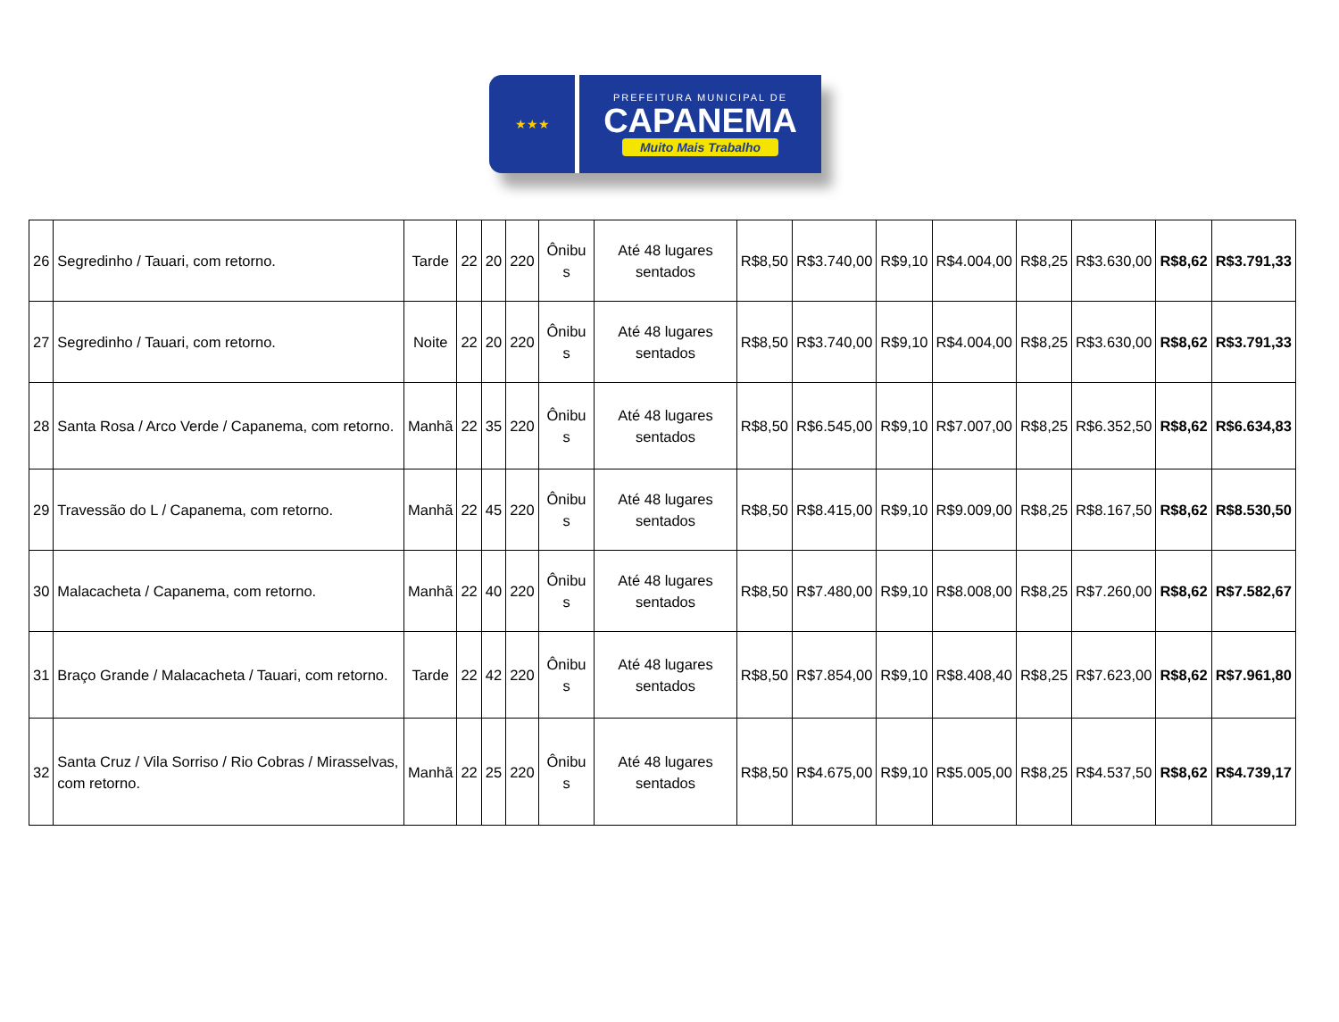★★★
PREFEITURA MUNICIPAL DE
CAPANEMA
Muito Mais Trabalho
| 26 | Segredinho / Tauari, com retorno. | Tarde | 22 | 20 | 220 | Ônibu s | Até 48 lugares sentados | R$8,50 | R$3.740,00 | R$9,10 | R$4.004,00 | R$8,25 | R$3.630,00 | R$8,62 | R$3.791,33 |
| 27 | Segredinho / Tauari, com retorno. | Noite | 22 | 20 | 220 | Ônibu s | Até 48 lugares sentados | R$8,50 | R$3.740,00 | R$9,10 | R$4.004,00 | R$8,25 | R$3.630,00 | R$8,62 | R$3.791,33 |
| 28 | Santa Rosa / Arco Verde / Capanema, com retorno. | Manhã | 22 | 35 | 220 | Ônibu s | Até 48 lugares sentados | R$8,50 | R$6.545,00 | R$9,10 | R$7.007,00 | R$8,25 | R$6.352,50 | R$8,62 | R$6.634,83 |
| 29 | Travessão do L / Capanema, com retorno. | Manhã | 22 | 45 | 220 | Ônibu s | Até 48 lugares sentados | R$8,50 | R$8.415,00 | R$9,10 | R$9.009,00 | R$8,25 | R$8.167,50 | R$8,62 | R$8.530,50 |
| 30 | Malacacheta / Capanema, com retorno. | Manhã | 22 | 40 | 220 | Ônibu s | Até 48 lugares sentados | R$8,50 | R$7.480,00 | R$9,10 | R$8.008,00 | R$8,25 | R$7.260,00 | R$8,62 | R$7.582,67 |
| 31 | Braço Grande / Malacacheta / Tauari, com retorno. | Tarde | 22 | 42 | 220 | Ônibu s | Até 48 lugares sentados | R$8,50 | R$7.854,00 | R$9,10 | R$8.408,40 | R$8,25 | R$7.623,00 | R$8,62 | R$7.961,80 |
| 32 | Santa Cruz / Vila Sorriso / Rio Cobras / Mirasselvas, com retorno. | Manhã | 22 | 25 | 220 | Ônibu s | Até 48 lugares sentados | R$8,50 | R$4.675,00 | R$9,10 | R$5.005,00 | R$8,25 | R$4.537,50 | R$8,62 | R$4.739,17 |